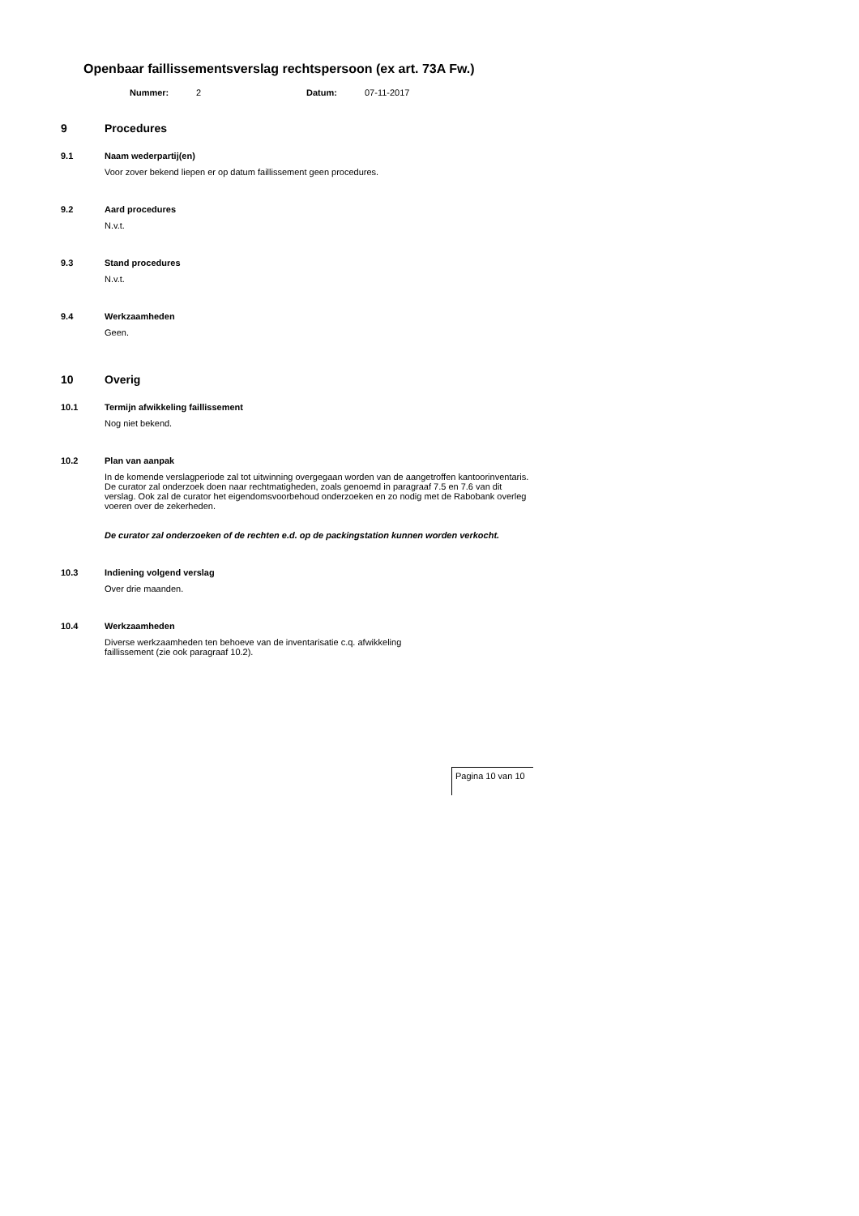Openbaar faillissementsverslag rechtspersoon (ex art. 73A Fw.)
Nummer: 2 Datum: 07-11-2017
9 Procedures
9.1 Naam wederpartij(en)
Voor zover bekend liepen er op datum faillissement geen procedures.
9.2 Aard procedures
N.v.t.
9.3 Stand procedures
N.v.t.
9.4 Werkzaamheden
Geen.
10 Overig
10.1 Termijn afwikkeling faillissement
Nog niet bekend.
10.2 Plan van aanpak
In de komende verslagperiode zal tot uitwinning overgegaan worden van de aangetroffen kantoorinventaris. De curator zal onderzoek doen naar rechtmatigheden, zoals genoemd in paragraaf 7.5 en 7.6 van dit verslag. Ook zal de curator het eigendomsvoorbehoud onderzoeken en zo nodig met de Rabobank overleg voeren over de zekerheden.
De curator zal onderzoeken of de rechten e.d. op de packingstation kunnen worden verkocht.
10.3 Indiening volgend verslag
Over drie maanden.
10.4 Werkzaamheden
Diverse werkzaamheden ten behoeve van de inventarisatie c.q. afwikkeling
faillissement (zie ook paragraaf 10.2).
Pagina 10 van 10